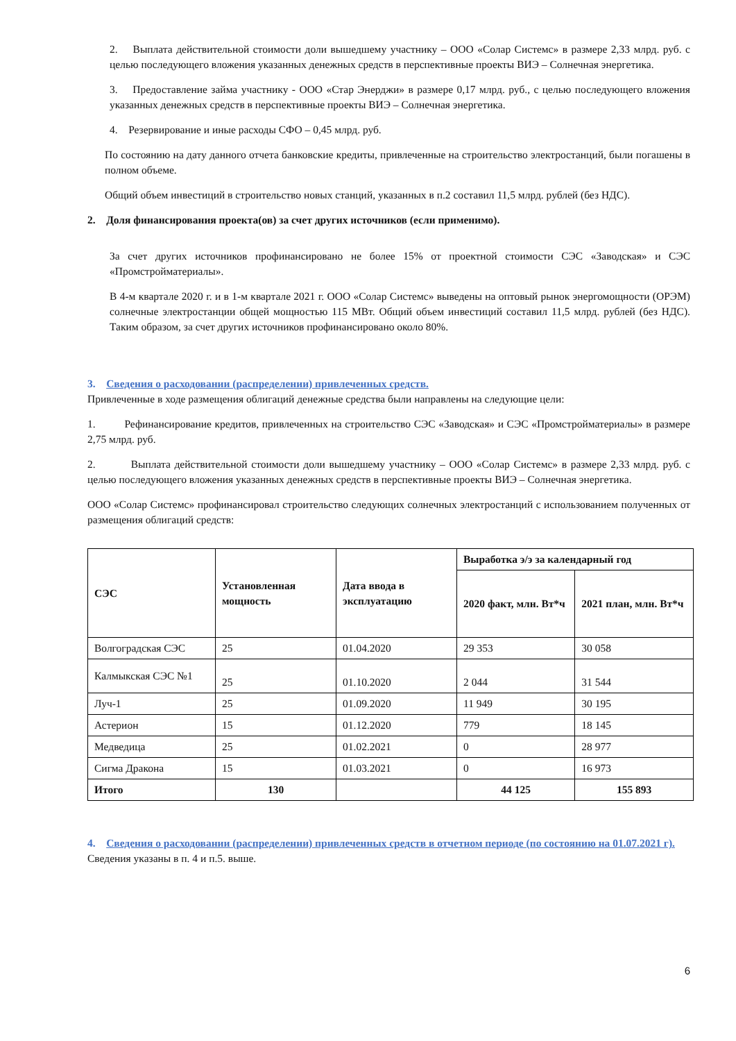2. Выплата действительной стоимости доли вышедшему участнику – ООО «Солар Системс» в размере 2,33 млрд. руб. с целью последующего вложения указанных денежных средств в перспективные проекты ВИЭ – Солнечная энергетика.
3. Предоставление займа участнику - ООО «Стар Энерджи» в размере 0,17 млрд. руб., с целью последующего вложения указанных денежных средств в перспективные проекты ВИЭ – Солнечная энергетика.
4. Резервирование и иные расходы СФО – 0,45 млрд. руб.
По состоянию на дату данного отчета банковские кредиты, привлеченные на строительство электростанций, были погашены в полном объеме.
Общий объем инвестиций в строительство новых станций, указанных в п.2 составил 11,5 млрд. рублей (без НДС).
2. Доля финансирования проекта(ов) за счет других источников (если применимо).
За счет других источников профинансировано не более 15% от проектной стоимости СЭС «Заводская» и СЭС «Промстройматериалы».
В 4-м квартале 2020 г. и в 1-м квартале 2021 г. ООО «Солар Системс» выведены на оптовый рынок энергомощности (ОРЭМ) солнечные электростанции общей мощностью 115 МВт. Общий объем инвестиций составил 11,5 млрд. рублей (без НДС). Таким образом, за счет других источников профинансировано около 80%.
3. Сведения о расходовании (распределении) привлеченных средств.
Привлеченные в ходе размещения облигаций денежные средства были направлены на следующие цели:
1. Рефинансирование кредитов, привлеченных на строительство СЭС «Заводская» и СЭС «Промстройматериалы» в размере 2,75 млрд. руб.
2. Выплата действительной стоимости доли вышедшему участнику – ООО «Солар Системс» в размере 2,33 млрд. руб. с целью последующего вложения указанных денежных средств в перспективные проекты ВИЭ – Солнечная энергетика.
ООО «Солар Системс» профинансировал строительство следующих солнечных электростанций с использованием полученных от размещения облигаций средств:
| СЭС | Установленная мощность | Дата ввода в эксплуатацию | Выработка э/э за календарный год | |
| --- | --- | --- | --- | --- |
| | | | 2020 факт, млн. Вт*ч | 2021 план, млн. Вт*ч |
| Волгоградская СЭС | 25 | 01.04.2020 | 29 353 | 30 058 |
| Калмыкская СЭС №1 | 25 | 01.10.2020 | 2 044 | 31 544 |
| Луч-1 | 25 | 01.09.2020 | 11 949 | 30 195 |
| Астерион | 15 | 01.12.2020 | 779 | 18 145 |
| Медведица | 25 | 01.02.2021 | 0 | 28 977 |
| Сигма Дракона | 15 | 01.03.2021 | 0 | 16 973 |
| Итого | 130 | | 44 125 | 155 893 |
4. Сведения о расходовании (распределении) привлеченных средств в отчетном периоде (по состоянию на 01.07.2021 г).
Сведения указаны в п. 4 и п.5. выше.
6